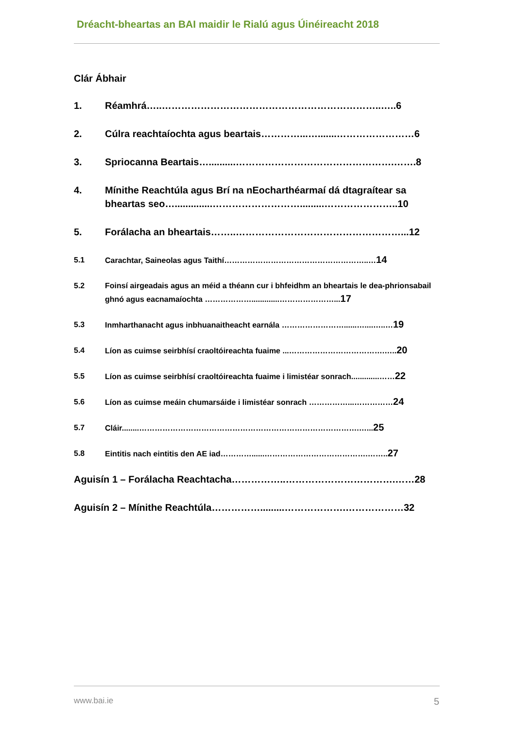Dréacht-bheartas an BAI maidir le Rialú agus Úinéireacht 2018
Clár Ábhair
1. Réamhrá…..…………………………………………………………..…..6
2. Cúlra reachtaíochta agus beartais…………...….......……………………6
3. Spriocanna Beartais…..........………………………………………….…….8
4. Mínithe Reachtúla agus Brí na nEocharthéarmaí dá dtagraítear sa bheartas seo…..............……………………….........…………………..10
5. Forálacha an bheartais……..……………………………………………...12
5.1 Carachtar, Saineolas agus Taithí………………………………………………..…14
5.2 Foinsí airgeadais agus an méid a théann cur i bhfeidhm an bheartais le dea-phrionsabail ghnó agus eacnamaíochta ……………….............…………………...17
5.3 Inmharthanacht agus inbhuanaitheacht earnála ……………………......…....…..…19
5.4 Líon as cuimse seirbhísí craoltóireachta fuaime ...……………………………….…..20
5.5 Líon as cuimse seirbhísí craoltóireachta fuaime i limistéar sonrach.............……22
5.6 Líon as cuimse meáin chumarsáide i limistéar sonrach ……………...……………24
5.7 Cláir........………………………………………………………………………….…...25
5.8 Eintitis nach eintitis den AE iad…………......………………………………….……..27
Aguisín 1 – Forálacha Reachtacha……………..…………………………….……28
Aguisín 2 – Mínithe Reachtúla…………….........……………….………………32
www.bai.ie 5